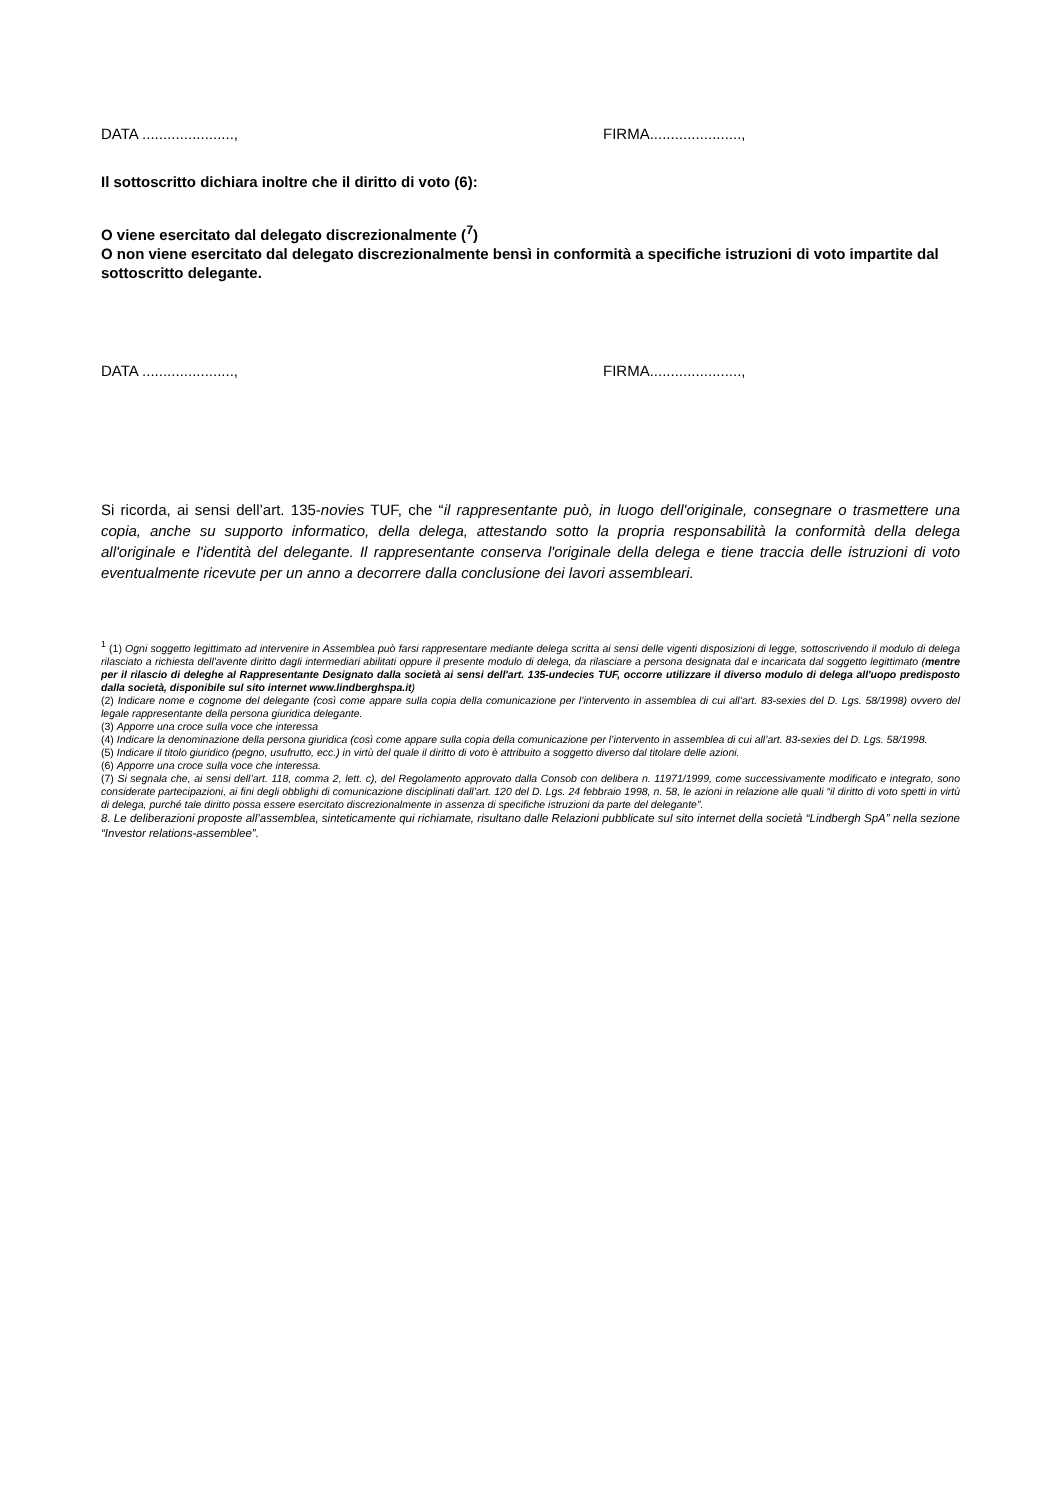DATA ......................, FIRMA......................,
Il sottoscritto dichiara inoltre che il diritto di voto (6):
O viene esercitato dal delegato discrezionalmente (<sup>7</sup>)
O non viene esercitato dal delegato discrezionalmente bensì in conformità a specifiche istruzioni di voto impartite dal sottoscritto delegante.
DATA ......................, FIRMA......................,
Si ricorda, ai sensi dell’art. 135-novies TUF, che “il rappresentante può, in luogo dell'originale, consegnare o trasmettere una copia, anche su supporto informatico, della delega, attestando sotto la propria responsabilità la conformità della delega all'originale e l'identità del delegante. Il rappresentante conserva l'originale della delega e tiene traccia delle istruzioni di voto eventualmente ricevute per un anno a decorrere dalla conclusione dei lavori assembleari.
<sup>1</sup> (1) Ogni soggetto legittimato ad intervenire in Assemblea può farsi rappresentare mediante delega scritta ai sensi delle vigenti disposizioni di legge, sottoscrivendo il modulo di delega rilasciato a richiesta dell'avente diritto dagli intermediari abilitati oppure il presente modulo di delega, da rilasciare a persona designata dal e incaricata dal soggetto legittimato (mentre per il rilascio di deleghe al Rappresentante Designato dalla società ai sensi dell'art. 135-undecies TUF, occorre utilizzare il diverso modulo di delega all'uopo predisposto dalla società, disponibile sul sito internet www.lindberghspa.it)
(2) Indicare nome e cognome del delegante (così come appare sulla copia della comunicazione per l’intervento in assemblea di cui all’art. 83-sexies del D. Lgs. 58/1998) ovvero del legale rappresentante della persona giuridica delegante.
(3) Apporre una croce sulla voce che interessa
(4) Indicare la denominazione della persona giuridica (così come appare sulla copia della comunicazione per l’intervento in assemblea di cui all’art. 83-sexies del D. Lgs. 58/1998.
(5) Indicare il titolo giuridico (pegno, usufrutto, ecc.) in virtù del quale il diritto di voto è attribuito a soggetto diverso dal titolare delle azioni.
(6) Apporre una croce sulla voce che interessa.
(7) Si segnala che, ai sensi dell’art. 118, comma 2, lett. c), del Regolamento approvato dalla Consob con delibera n. 11971/1999, come successivamente modificato e integrato, sono considerate partecipazioni, ai fini degli obblighi di comunicazione disciplinati dall’art. 120 del D. Lgs. 24 febbraio 1998, n. 58, le azioni in relazione alle quali “il diritto di voto spetti in virtù di delega, purché tale diritto possa essere esercitato discrezionalmente in assenza di specifiche istruzioni da parte del delegante”.
8. Le deliberazioni proposte all’assemblea, sinteticamente qui richiamate, risultano dalle Relazioni pubblicate sul sito internet della società “Lindbergh SpA” nella sezione “Investor relations-assemblee”.